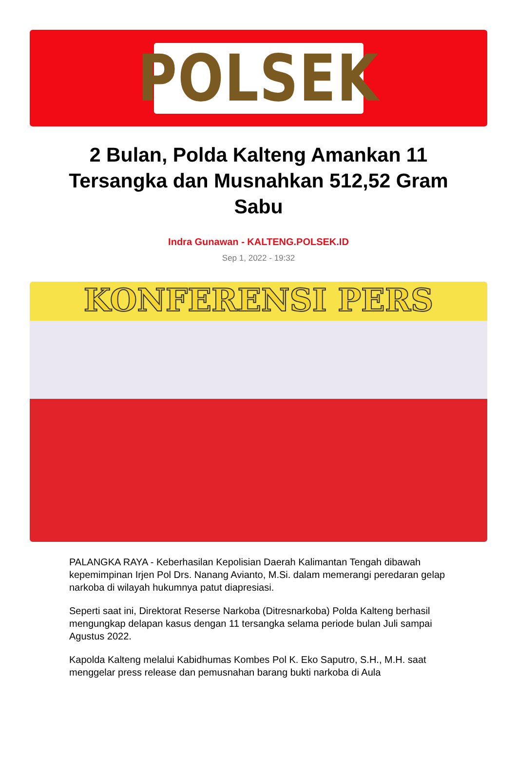POLSEK
2 Bulan, Polda Kalteng Amankan 11 Tersangka dan Musnahkan 512,52 Gram Sabu
Indra Gunawan - KALTENG.POLSEK.ID
Sep 1, 2022 - 19:32
KONFERENSI PERS
PALANGKA RAYA - Keberhasilan Kepolisian Daerah Kalimantan Tengah dibawah kepemimpinan Irjen Pol Drs. Nanang Avianto, M.Si. dalam memerangi peredaran gelap narkoba di wilayah hukumnya patut diapresiasi.
Seperti saat ini, Direktorat Reserse Narkoba (Ditresnarkoba) Polda Kalteng berhasil mengungkap delapan kasus dengan 11 tersangka selama periode bulan Juli sampai Agustus 2022.
Kapolda Kalteng melalui Kabidhumas Kombes Pol K. Eko Saputro, S.H., M.H. saat menggelar press release dan pemusnahan barang bukti narkoba di Aula